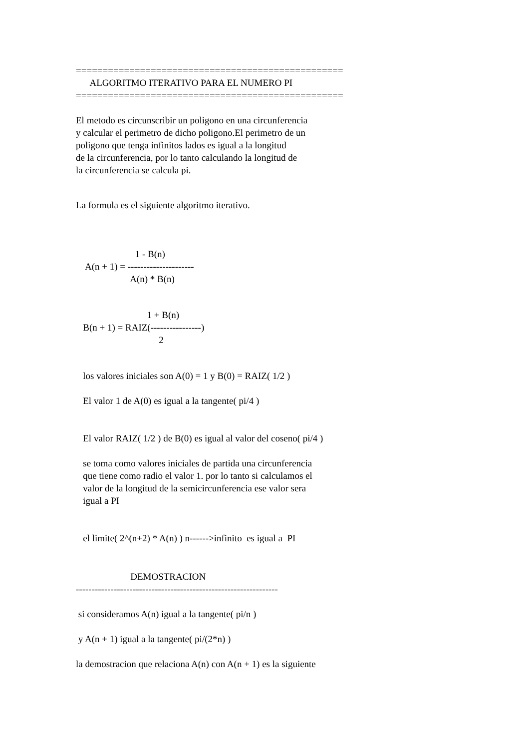==================================================
      ALGORITMO ITERATIVO PARA EL NUMERO PI
==================================================
El metodo es circunscribir un poligono en una circunferencia
y calcular el perimetro de dicho poligono.El perimetro de un
poligono que tenga infinitos lados es igual a la longitud
de la circunferencia, por lo tanto calculando la longitud de
la circunferencia se calcula pi.
La formula es el siguiente algoritmo iterativo.
                         1 - B(n)
    A(n + 1) = ---------------------
                       A(n) * B(n)
                              1 + B(n)
   B(n + 1) = RAIZ(----------------)
                                   2
   los valores iniciales son A(0) = 1 y B(0) = RAIZ( 1/2 )

   El valor 1 de A(0) es igual a la tangente( pi/4 )


   El valor RAIZ( 1/2 ) de B(0) es igual al valor del coseno( pi/4 )

   se toma como valores iniciales de partida una circunferencia
   que tiene como radio el valor 1. por lo tanto si calculamos el
   valor de la longitud de la semicircunferencia ese valor sera
   igual a PI


   el limite( 2^(n+2) * A(n) ) n------>infinito  es igual a  PI
                       DEMOSTRACION
----------------------------------------------------------------

 si consideramos A(n) igual a la tangente( pi/n )

 y A(n + 1) igual a la tangente( pi/(2*n) )

la demostracion que relaciona A(n) con A(n + 1) es la siguiente